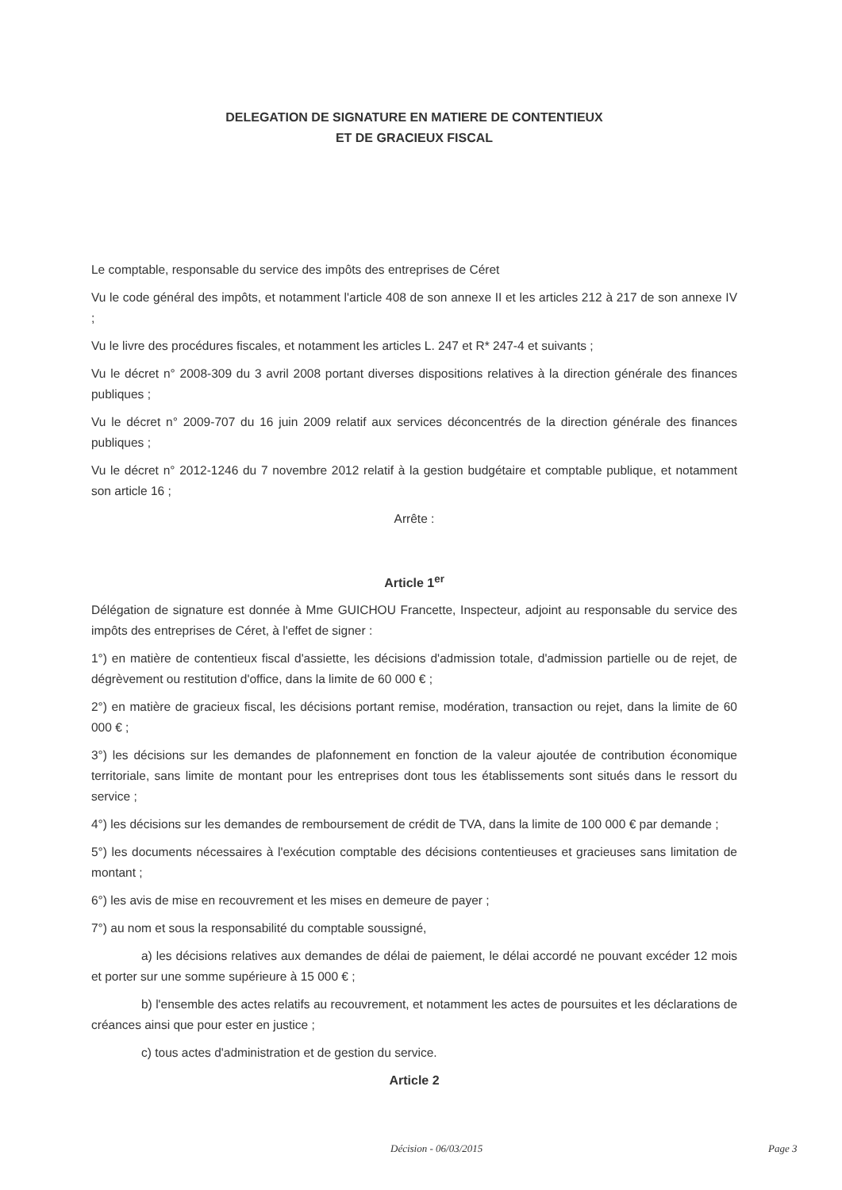DELEGATION DE SIGNATURE EN MATIERE DE CONTENTIEUX
ET DE GRACIEUX FISCAL
Le comptable, responsable du service des impôts des entreprises de Céret
Vu le code général des impôts, et notamment l'article 408 de son annexe II et les articles 212 à 217 de son annexe IV ;
Vu le livre des procédures fiscales, et notamment les articles L. 247 et R* 247-4 et suivants ;
Vu le décret n° 2008-309 du 3 avril 2008 portant diverses dispositions relatives à la direction générale des finances publiques ;
Vu le décret n° 2009-707 du 16 juin 2009 relatif aux services déconcentrés de la direction générale des finances publiques ;
Vu le décret n° 2012-1246 du 7 novembre 2012 relatif à la gestion budgétaire et comptable publique, et notamment son article 16 ;
Arrête :
Article 1<sup>er</sup>
Délégation de signature est donnée à Mme GUICHOU Francette, Inspecteur, adjoint au responsable du service des impôts des entreprises de Céret, à l'effet de signer :
1°) en matière de contentieux fiscal d'assiette, les décisions d'admission totale, d'admission partielle ou de rejet, de dégrèvement ou restitution d'office, dans la limite de 60 000 € ;
2°) en matière de gracieux fiscal, les décisions portant remise, modération, transaction ou rejet, dans la limite de 60 000 € ;
3°) les décisions sur les demandes de plafonnement en fonction de la valeur ajoutée de contribution économique territoriale, sans limite de montant pour les entreprises dont tous les établissements sont situés dans le ressort du service ;
4°) les décisions sur les demandes de remboursement de crédit de TVA, dans la limite de 100 000 € par demande ;
5°) les documents nécessaires à l'exécution comptable des décisions contentieuses et gracieuses sans limitation de montant ;
6°) les avis de mise en recouvrement et les mises en demeure de payer ;
7°) au nom et sous la responsabilité du comptable soussigné,
a) les décisions relatives aux demandes de délai de paiement, le délai accordé ne pouvant excéder 12 mois et porter sur une somme supérieure à 15 000 € ;
b) l'ensemble des actes relatifs au recouvrement, et notamment les actes de poursuites et les déclarations de créances ainsi que pour ester en justice ;
c) tous actes d'administration et de gestion du service.
Article 2
Décision - 06/03/2015 Page 3